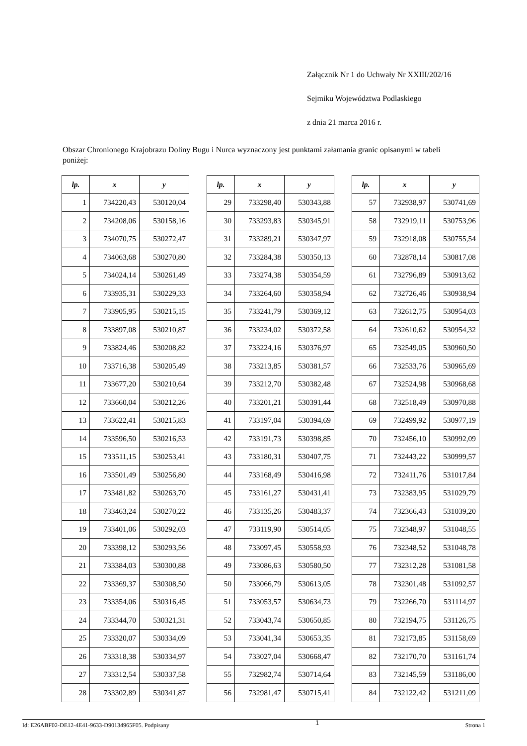Załącznik Nr 1 do Uchwały Nr XXIII/202/16
Sejmiku Województwa Podlaskiego
z dnia 21 marca 2016 r.
Obszar Chronionego Krajobrazu Doliny Bugu i Nurca wyznaczony jest punktami załamania granic opisanymi w tabeli poniżej:
| lp. | x | y |
| --- | --- | --- |
| 1 | 734220,43 | 530120,04 |
| 2 | 734208,06 | 530158,16 |
| 3 | 734070,75 | 530272,47 |
| 4 | 734063,68 | 530270,80 |
| 5 | 734024,14 | 530261,49 |
| 6 | 733935,31 | 530229,33 |
| 7 | 733905,95 | 530215,15 |
| 8 | 733897,08 | 530210,87 |
| 9 | 733824,46 | 530208,82 |
| 10 | 733716,38 | 530205,49 |
| 11 | 733677,20 | 530210,64 |
| 12 | 733660,04 | 530212,26 |
| 13 | 733622,41 | 530215,83 |
| 14 | 733596,50 | 530216,53 |
| 15 | 733511,15 | 530253,41 |
| 16 | 733501,49 | 530256,80 |
| 17 | 733481,82 | 530263,70 |
| 18 | 733463,24 | 530270,22 |
| 19 | 733401,06 | 530292,03 |
| 20 | 733398,12 | 530293,56 |
| 21 | 733384,03 | 530300,88 |
| 22 | 733369,37 | 530308,50 |
| 23 | 733354,06 | 530316,45 |
| 24 | 733344,70 | 530321,31 |
| 25 | 733320,07 | 530334,09 |
| 26 | 733318,38 | 530334,97 |
| 27 | 733312,54 | 530337,58 |
| 28 | 733302,89 | 530341,87 |
| lp. | x | y |
| --- | --- | --- |
| 29 | 733298,40 | 530343,88 |
| 30 | 733293,83 | 530345,91 |
| 31 | 733289,21 | 530347,97 |
| 32 | 733284,38 | 530350,13 |
| 33 | 733274,38 | 530354,59 |
| 34 | 733264,60 | 530358,94 |
| 35 | 733241,79 | 530369,12 |
| 36 | 733234,02 | 530372,58 |
| 37 | 733224,16 | 530376,97 |
| 38 | 733213,85 | 530381,57 |
| 39 | 733212,70 | 530382,48 |
| 40 | 733201,21 | 530391,44 |
| 41 | 733197,04 | 530394,69 |
| 42 | 733191,73 | 530398,85 |
| 43 | 733180,31 | 530407,75 |
| 44 | 733168,49 | 530416,98 |
| 45 | 733161,27 | 530431,41 |
| 46 | 733135,26 | 530483,37 |
| 47 | 733119,90 | 530514,05 |
| 48 | 733097,45 | 530558,93 |
| 49 | 733086,63 | 530580,50 |
| 50 | 733066,79 | 530613,05 |
| 51 | 733053,57 | 530634,73 |
| 52 | 733043,74 | 530650,85 |
| 53 | 733041,34 | 530653,35 |
| 54 | 733027,04 | 530668,47 |
| 55 | 732982,74 | 530714,64 |
| 56 | 732981,47 | 530715,41 |
| lp. | x | y |
| --- | --- | --- |
| 57 | 732938,97 | 530741,69 |
| 58 | 732919,11 | 530753,96 |
| 59 | 732918,08 | 530755,54 |
| 60 | 732878,14 | 530817,08 |
| 61 | 732796,89 | 530913,62 |
| 62 | 732726,46 | 530938,94 |
| 63 | 732612,75 | 530954,03 |
| 64 | 732610,62 | 530954,32 |
| 65 | 732549,05 | 530960,50 |
| 66 | 732533,76 | 530965,69 |
| 67 | 732524,98 | 530968,68 |
| 68 | 732518,49 | 530970,88 |
| 69 | 732499,92 | 530977,19 |
| 70 | 732456,10 | 530992,09 |
| 71 | 732443,22 | 530999,57 |
| 72 | 732411,76 | 531017,84 |
| 73 | 732383,95 | 531029,79 |
| 74 | 732366,43 | 531039,20 |
| 75 | 732348,97 | 531048,55 |
| 76 | 732348,52 | 531048,78 |
| 77 | 732312,28 | 531081,58 |
| 78 | 732301,48 | 531092,57 |
| 79 | 732266,70 | 531114,97 |
| 80 | 732194,75 | 531126,75 |
| 81 | 732173,85 | 531158,69 |
| 82 | 732170,70 | 531161,74 |
| 83 | 732145,59 | 531186,00 |
| 84 | 732122,42 | 531211,09 |
Id: E26ABF02-DE12-4E41-9633-D90134965F05. Podpisany 1 Strona 1